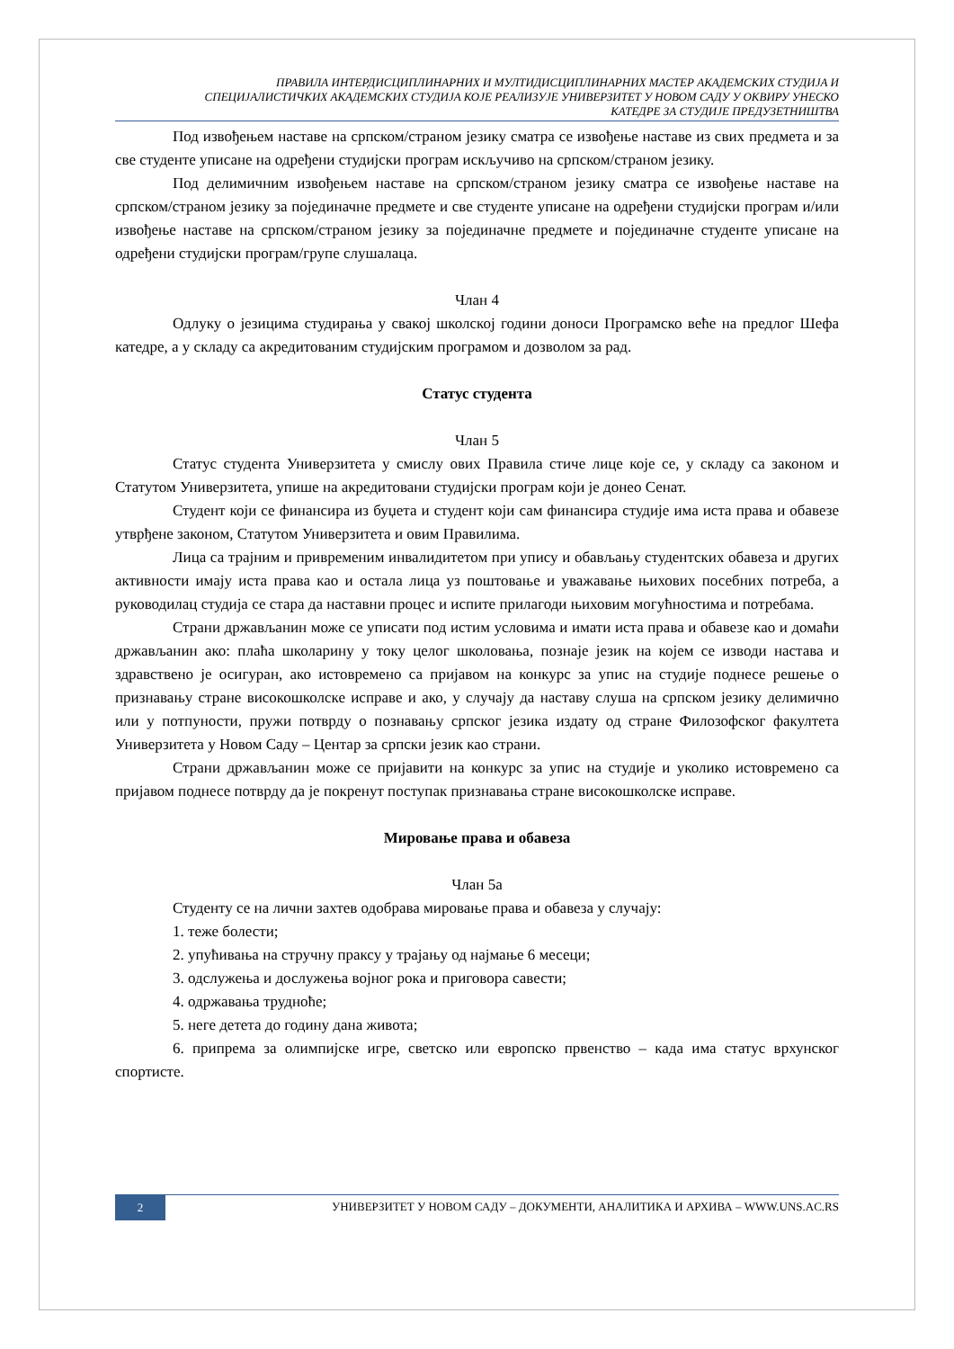ПРАВИЛА ИНТЕРДИСЦИПЛИНАРНИХ И МУЛТИДИСЦИПЛИНАРНИХ МАСТЕР АКАДЕМСКИХ СТУДИЈА И
СПЕЦИЈАЛИСТИЧКИХ АКАДЕМСКИХ СТУДИЈА КОЈЕ РЕАЛИЗУЈЕ УНИВЕРЗИТЕТ У НОВОМ САДУ У ОКВИРУ УНЕСКО
КАТЕДРЕ ЗА СТУДИЈЕ ПРЕДУЗЕТНИШТВА
Под извођењем наставе на српском/страном језику сматра се извођење наставе из свих предмета и за све студенте уписане на одређени студијски програм искључиво на српском/страном језику.
Под делимичним извођењем наставе на српском/страном језику сматра се извођење наставе на српском/страном језику за појединачне предмете и све студенте уписане на одређени студијски програм и/или извођење наставе на српском/страном језику за појединачне предмете и појединачне студенте уписане на одређени студијски програм/групе слушалаца.
Члан 4
Одлуку о језицима студирања у свакој школској години доноси Програмско веће на предлог Шефа катедре, а у складу са акредитованим студијским програмом и дозволом за рад.
Статус студента
Члан 5
Статус студента Универзитета у смислу ових Правила стиче лице које се, у складу са законом и Статутом Универзитета, упише на акредитовани студијски програм који је донео Сенат.
Студент који се финансира из буџета и студент који сам финансира студије има иста права и обавезе утврђене законом, Статутом Универзитета и овим Правилима.
Лица са трајним и привременим инвалидитетом при упису и обављању студентских обавеза и других активности имају иста права као и остала лица уз поштовање и уважавање њихових посебних потреба, а руководилац студија се стара да наставни процес и испите прилагоди њиховим могућностима и потребама.
Страни држављанин може се уписати под истим условима и имати иста права и обавезе као и домаћи држављанин ако: плаћа школарину у току целог школовања, познаје језик на којем се изводи настава и здравствено је осигуран, ако истовремено са пријавом на конкурс за упис на студије поднесе решење о признавању стране високошколске исправе и ако, у случају да наставу слуша на српском језику делимично или у потпуности, пружи потврду о познавању српског језика издату од стране Филозофског факултета Универзитета у Новом Саду – Центар за српски језик као страни.
Страни држављанин може се пријавити на конкурс за упис на студије и уколико истовремено са пријавом поднесе потврду да је покренут поступак признавања стране високошколске исправе.
Мировање права и обавеза
Члан 5а
Студенту се на лични захтев одобрава мировање права и обавеза у случају:
1. теже болести;
2. упућивања на стручну праксу у трајању од најмање 6 месеци;
3. одслужења и дослужења војног рока и приговора савести;
4. одржавања трудноће;
5. неге детета до годину дана живота;
6. припрема за олимпијске игре, светско или европско првенство – када има статус врхунског спортисте.
2 УНИВЕРЗИТЕТ У НОВОМ САДУ – ДОКУМЕНТИ, АНАЛИТИКА И АРХИВА – WWW.UNS.AC.RS